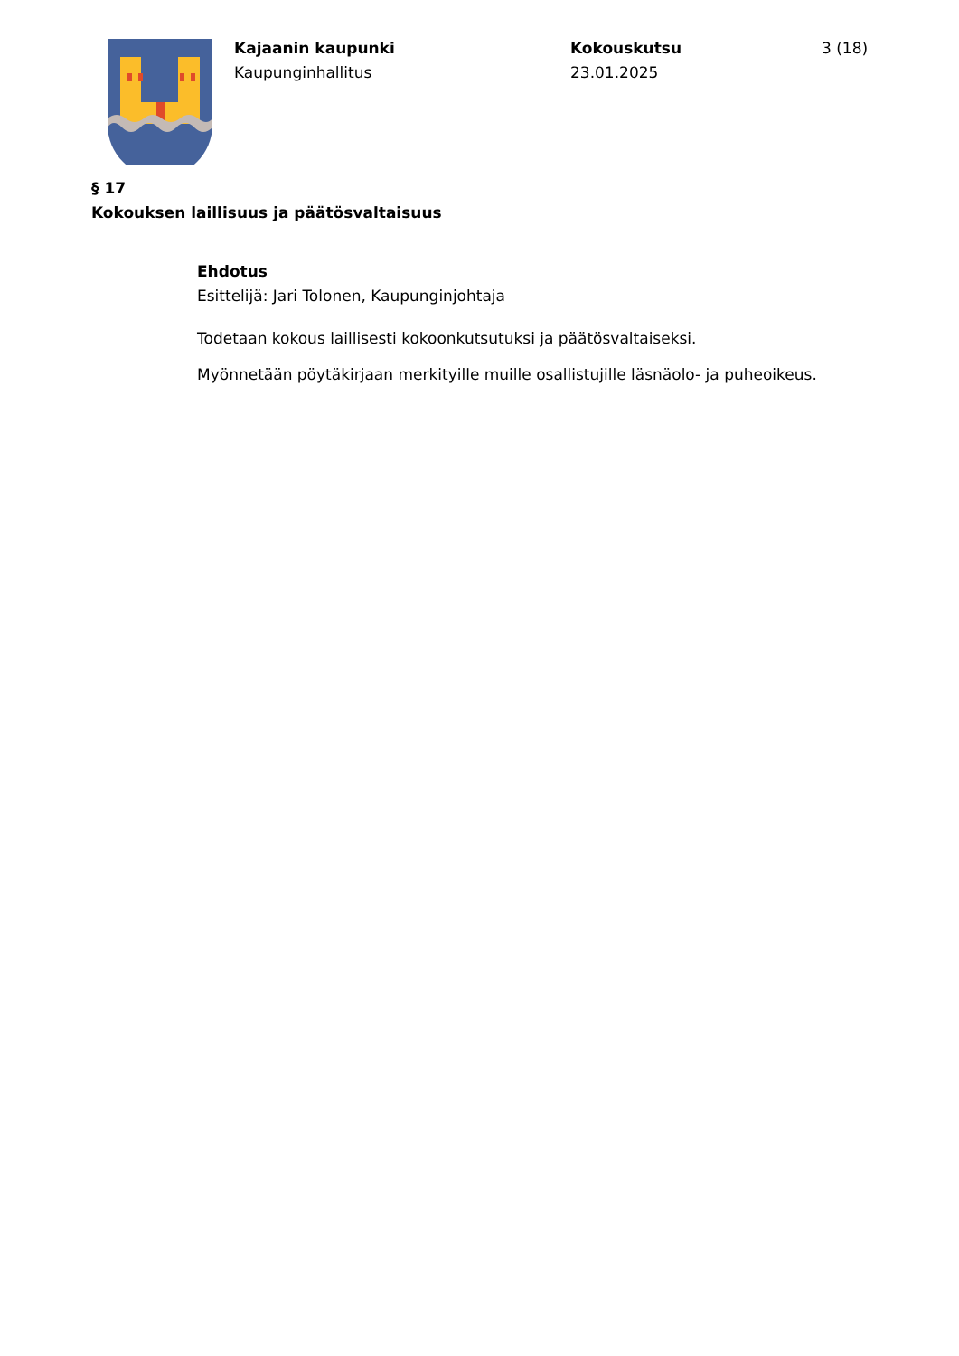Kajaanin kaupunki
Kaupunginhallitus
Kokouskutsu
23.01.2025
3 (18)
§ 17
Kokouksen laillisuus ja päätösvaltaisuus
Ehdotus
Esittelijä: Jari Tolonen, Kaupunginjohtaja
Todetaan kokous laillisesti kokoonkutsutuksi ja päätösvaltaiseksi.
Myönnetään pöytäkirjaan merkityille muille osallistujille läsnäolo- ja puheoikeus.